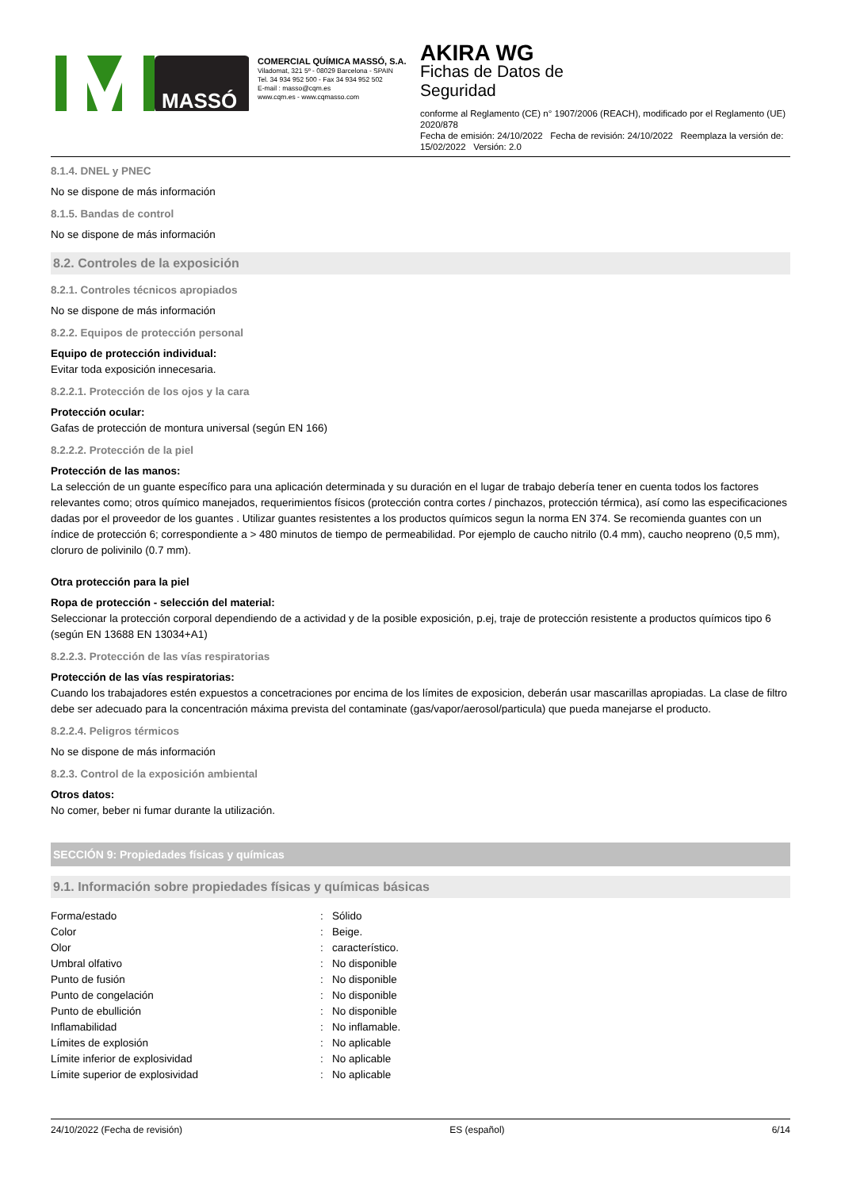MASSÓ
COMERCIAL QUÍMICA MASSÓ, S.A.
Viladomat, 321 5º - 08029 Barcelona - SPAIN
Tel. 34 934 952 500 - Fax 34 934 952 502
E-mail : masso@cqm.es
www.cqm.es - www.cqmasso.com
AKIRA WG
Fichas de Datos de
Seguridad
conforme al Reglamento (CE) n° 1907/2006 (REACH), modificado por el Reglamento (UE) 2020/878
Fecha de emisión: 24/10/2022 Fecha de revisión: 24/10/2022 Reemplaza la versión de: 15/02/2022 Versión: 2.0
8.1.4. DNEL y PNEC
No se dispone de más información
8.1.5. Bandas de control
No se dispone de más información
8.2. Controles de la exposición
8.2.1. Controles técnicos apropiados
No se dispone de más información
8.2.2. Equipos de protección personal
Equipo de protección individual:
Evitar toda exposición innecesaria.
8.2.2.1. Protección de los ojos y la cara
Protección ocular:
Gafas de protección de montura universal (según EN 166)
8.2.2.2. Protección de la piel
Protección de las manos:
La selección de un guante específico para una aplicación determinada y su duración en el lugar de trabajo debería tener en cuenta todos los factores relevantes como; otros químico manejados, requerimientos físicos (protección contra cortes / pinchazos, protección térmica), así como las especificaciones dadas por el proveedor de los guantes . Utilizar guantes resistentes a los productos químicos segun la norma EN 374. Se recomienda guantes con un índice de protección 6; correspondiente a > 480 minutos de tiempo de permeabilidad. Por ejemplo de caucho nitrilo (0.4 mm), caucho neopreno (0,5 mm), cloruro de polivinilo (0.7 mm).
Otra protección para la piel
Ropa de protección - selección del material:
Seleccionar la protección corporal dependiendo de a actividad y de la posible exposición, p.ej, traje de protección resistente a productos químicos tipo 6 (según EN 13688 EN 13034+A1)
8.2.2.3. Protección de las vías respiratorias
Protección de las vías respiratorias:
Cuando los trabajadores estén expuestos a concetraciones por encima de los límites de exposicion, deberán usar mascarillas apropiadas. La clase de filtro debe ser adecuado para la concentración máxima prevista del contaminate (gas/vapor/aerosol/particula) que pueda manejarse el producto.
8.2.2.4. Peligros térmicos
No se dispone de más información
8.2.3. Control de la exposición ambiental
Otros datos:
No comer, beber ni fumar durante la utilización.
SECCIÓN 9: Propiedades físicas y químicas
9.1. Información sobre propiedades físicas y químicas básicas
| Forma/estado | : | Sólido |
| Color | : | Beige. |
| Olor | : | característico. |
| Umbral olfativo | : | No disponible |
| Punto de fusión | : | No disponible |
| Punto de congelación | : | No disponible |
| Punto de ebullición | : | No disponible |
| Inflamabilidad | : | No inflamable. |
| Límites de explosión | : | No aplicable |
| Límite inferior de explosividad | : | No aplicable |
| Límite superior de explosividad | : | No aplicable |
24/10/2022 (Fecha de revisión) ES (español) 6/14